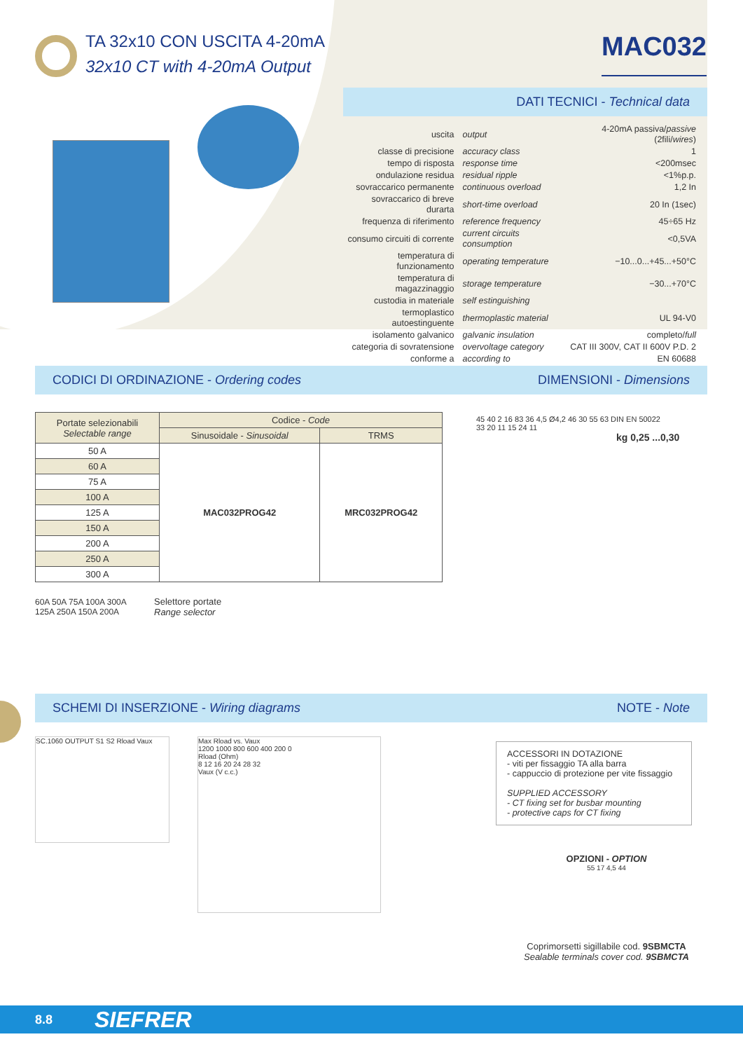TA 32x10 CON USCITA 4-20mA
32x10 CT with 4-20mA Output
MAC032
DATI TECNICI - Technical data
| uscita | output | 4-20mA passiva/ passive (2fili/ wires ) |
| classe di precisione | accuracy class | 1 |
| tempo di risposta | response time | <200msec |
| ondulazione residua | residual ripple | <1%p.p. |
| sovraccarico permanente | continuous overload | 1,2 In |
| sovraccarico di breve durarta | short-time overload | 20 In (1sec) |
| frequenza di riferimento | reference frequency | 45÷65 Hz |
| consumo circuiti di corrente | current circuits consumption | <0,5VA |
| temperatura di funzionamento | operating temperature | −10...0...+45...+50°C |
| temperatura di magazzinaggio | storage temperature | −30...+70°C |
| custodia in materiale | self estinguishing | |
| termoplastico autoestinguente | thermoplastic material | UL 94-V0 |
| isolamento galvanico | galvanic insulation | completo/ full |
| categoria di sovratensione | overvoltage category | CAT III 300V, CAT II 600V P.D. 2 |
| conforme a | according to | EN 60688 |
CODICI DI ORDINAZIONE - Ordering codes DIMENSIONI - Dimensions
| Portate selezionabili Selectable range | Codice - Code | |
| --- | --- | --- |
| | Sinusoidale - Sinusoidal | TRMS |
| 50 A | MAC032PROG42 | MRC032PROG42 |
| 60 A | | |
| 75 A | | |
| 100 A | | |
| 125 A | | |
| 150 A | | |
| 200 A | | |
| 250 A | | |
| 300 A | | |
60A 50A 75A 100A 300A 125A 250A 150A 200A
Selettore portate
Range selector
45 40 2 16 83 36 4,5 Ø4,2 46 30 55 63 DIN EN 50022
33 20 11 15 24 11
kg 0,25 ...0,30
SCHEMI DI INSERZIONE - Wiring diagrams NOTE - Note
SC.1060 OUTPUT S1 S2 Rload Vaux
Max Rload vs. Vaux
1200 1000 800 600 400 200 0
Rload (Ohm)
8 12 16 20 24 28 32
Vaux (V c.c.)
ACCESSORI IN DOTAZIONE
- viti per fissaggio TA alla barra
- cappuccio di protezione per vite fissaggio
SUPPLIED ACCESSORY
- CT fixing set for busbar mounting
- protective caps for CT fixing
OPZIONI - OPTION
55 17 4,5 44
Coprimorsetti sigillabile cod. 9SBMCTA
Sealable terminals cover cod. 9SBMCTA
8.8 SIEFRER